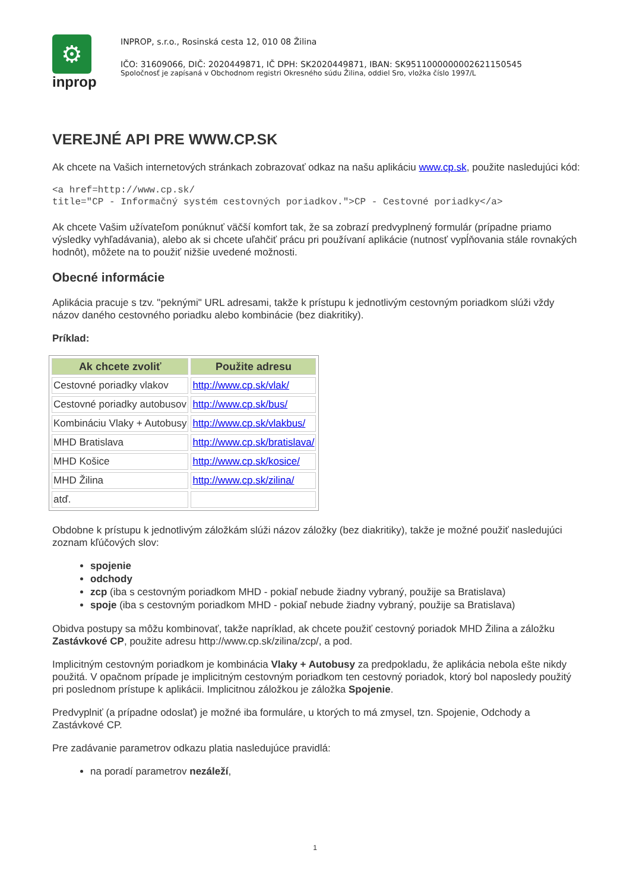⚙
inprop
INPROP, s.r.o., Rosinská cesta 12, 010 08 Žilina
IČO: 31609066, DIČ: 2020449871, IČ DPH: SK2020449871, IBAN: SK9511000000002621150545
Spoločnosť je zapísaná v Obchodnom registri Okresného súdu Žilina, oddiel Sro, vložka číslo 1997/L
VEREJNÉ API PRE WWW.CP.SK
Ak chcete na Vašich internetových stránkach zobrazovať odkaz na našu aplikáciu www.cp.sk, použite nasledujúci kód:
<a href=http://www.cp.sk/
title="CP - Informačný systém cestovných poriadkov.">CP - Cestovné poriadky</a>
Ak chcete Vašim užívateľom ponúknuť väčší komfort tak, že sa zobrazí predvyplnený formulár (prípadne priamo výsledky vyhľadávania), alebo ak si chcete uľahčiť prácu pri používaní aplikácie (nutnosť vypĺňovania stále rovnakých hodnôt), môžete na to použiť nižšie uvedené možnosti.
Obecné informácie
Aplikácia pracuje s tzv. "peknými" URL adresami, takže k prístupu k jednotlivým cestovným poriadkom slúži vždy názov daného cestovného poriadku alebo kombinácie (bez diakritiky).
Príklad:
| Ak chcete zvoliť | Použite adresu |
| --- | --- |
| Cestovné poriadky vlakov | http://www.cp.sk/vlak/ |
| Cestovné poriadky autobusov | http://www.cp.sk/bus/ |
| Kombináciu Vlaky + Autobusy | http://www.cp.sk/vlakbus/ |
| MHD Bratislava | http://www.cp.sk/bratislava/ |
| MHD Košice | http://www.cp.sk/kosice/ |
| MHD Žilina | http://www.cp.sk/zilina/ |
| atď. | |
Obdobne k prístupu k jednotlivým záložkám slúži názov záložky (bez diakritiky), takže je možné použiť nasledujúci zoznam kľúčových slov:
spojenie
odchody
zcp (iba s cestovným poriadkom MHD - pokiaľ nebude žiadny vybraný, použije sa Bratislava)
spoje (iba s cestovným poriadkom MHD - pokiaľ nebude žiadny vybraný, použije sa Bratislava)
Obidva postupy sa môžu kombinovať, takže napríklad, ak chcete použiť cestovný poriadok MHD Žilina a záložku Zastávkové CP, použite adresu http://www.cp.sk/zilina/zcp/, a pod.
Implicitným cestovným poriadkom je kombinácia Vlaky + Autobusy za predpokladu, že aplikácia nebola ešte nikdy použitá. V opačnom prípade je implicitným cestovným poriadkom ten cestovný poriadok, ktorý bol naposledy použitý pri poslednom prístupe k aplikácii. Implicitnou záložkou je záložka Spojenie.
Predvyplniť (a prípadne odoslať) je možné iba formuláre, u ktorých to má zmysel, tzn. Spojenie, Odchody a Zastávkové CP.
Pre zadávanie parametrov odkazu platia nasledujúce pravidlá:
na poradí parametrov nezáleží,
1